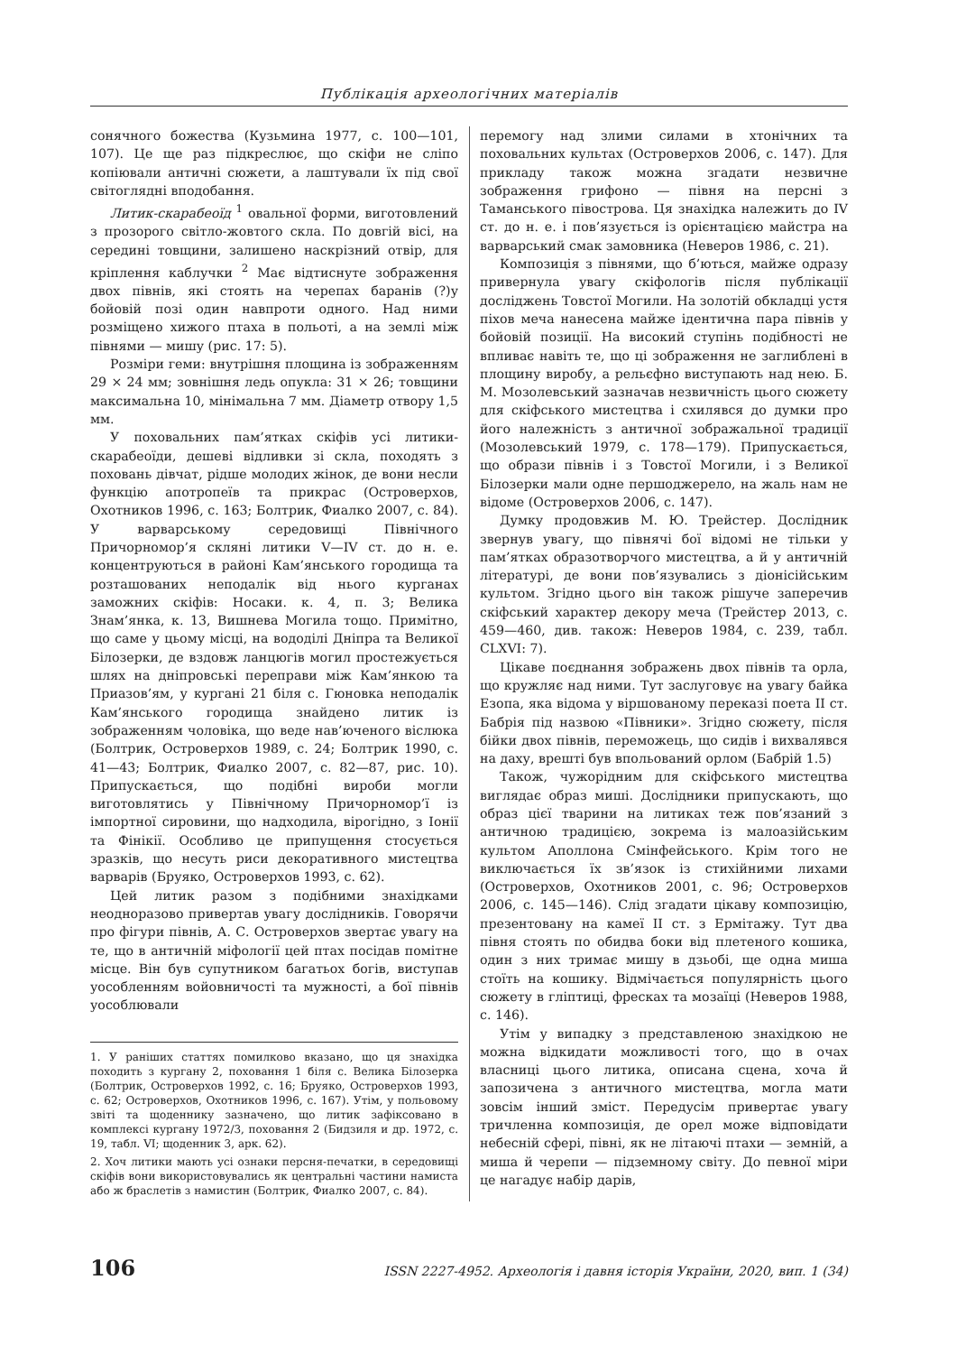Публікація археологічних матеріалів
сонячного божества (Кузьмина 1977, с. 100—101, 107). Це ще раз підкреслює, що скіфи не сліпо копіювали античні сюжети, а лаштували їх під свої світоглядні вподобання.
Литик-скарабеоїд <sup>1</sup> овальної форми, виготовлений з прозорого світло-жовтого скла. По довгій вісі, на середині товщини, залишено наскрізний отвір, для кріплення каблучки <sup>2</sup> Має відтиснуте зображення двох півнів, які стоять на черепах баранів (?)у бойовій позі один навпроти одного. Над ними розміщено хижого птаха в польоті, а на землі між півнями — мишу (рис. 17: 5).
Розміри геми: внутрішня площина із зображенням 29 × 24 мм; зовнішня ледь опукла: 31 × 26; товщини максимальна 10, мінімальна 7 мм. Діаметр отвору 1,5 мм.
У поховальних пам’ятках скіфів усі литики-скарабеоїди, дешеві відливки зі скла, походять з поховань дівчат, рідше молодих жінок, де вони несли функцію апотропеїв та прикрас (Островерхов, Охотников 1996, с. 163; Болтрик, Фиалко 2007, с. 84). У варварському середовищі Північного Причорномор’я скляні литики V—IV ст. до н. е. концентруються в районі Кам’янського городища та розташованих неподалік від нього курганах заможних скіфів: Носаки. к. 4, п. 3; Велика Знам’янка, к. 13, Вишнева Могила тощо. Примітно, що саме у цьому місці, на вододілі Дніпра та Великої Білозерки, де вздовж ланцюгів могил простежується шлях на дніпровські переправи між Кам’янкою та Приазов’ям, у кургані 21 біля с. Гюновка неподалік Кам’янського городища знайдено литик із зображенням чоловіка, що веде нав’юченого віслюка (Болтрик, Островерхов 1989, с. 24; Болтрик 1990, с. 41—43; Болтрик, Фиалко 2007, с. 82—87, рис. 10). Припускається, що подібні вироби могли виготовлятись у Північному Причорномор’ї із імпортної сировини, що надходила, вірогідно, з Іонії та Фінікії. Особливо це припущення стосується зразків, що несуть риси декоративного мистецтва варварів (Бруяко, Островерхов 1993, с. 62).
Цей литик разом з подібними знахідками неодноразово привертав увагу дослідників. Говорячи про фігури півнів, А. С. Островерхов звертає увагу на те, що в античній міфології цей птах посідав помітне місце. Він був супутником багатьох богів, виступав уособленням войовничості та мужності, а бої півнів уособлювали
1. У раніших статтях помилково вказано, що ця знахідка походить з кургану 2, поховання 1 біля с. Велика Білозерка (Болтрик, Островерхов 1992, с. 16; Бруяко, Островерхов 1993, с. 62; Островерхов, Охотников 1996, с. 167). Утім, у польовому звіті та щоденнику зазначено, що литик зафіксовано в комплексі кургану 1972/3, поховання 2 (Бидзиля и др. 1972, с. 19, табл. VI; щоденник 3, арк. 62).
2. Хоч литики мають усі ознаки персня-печатки, в середовищі скіфів вони використовувались як центральні частини намиста або ж браслетів з намистин (Болтрик, Фиалко 2007, с. 84).
перемогу над злими силами в хтонічних та поховальних культах (Островерхов 2006, с. 147). Для прикладу також можна згадати незвичне зображення грифоно — півня на персні з Таманського півострова. Ця знахідка належить до IV ст. до н. е. і пов’язується із орієнтацією майстра на варварський смак замовника (Неверов 1986, с. 21).
Композиція з півнями, що б’ються, майже одразу привернула увагу скіфологів після публікації досліджень Товстої Могили. На золотій обкладці устя піхов меча нанесена майже ідентична пара півнів у бойовій позиції. На високий ступінь подібності не впливає навіть те, що ці зображення не заглиблені в площину виробу, а рельєфно виступають над нею. Б. М. Мозолевський зазначав незвичність цього сюжету для скіфського мистецтва і схилявся до думки про його належність з античної зображальної традиції (Мозолевський 1979, с. 178—179). Припускається, що образи півнів і з Товстої Могили, і з Великої Білозерки мали одне першоджерело, на жаль нам не відоме (Островерхов 2006, с. 147).
Думку продовжив М. Ю. Трейстер. Дослідник звернув увагу, що півнячі бої відомі не тільки у пам’ятках образотворчого мистецтва, а й у античній літературі, де вони пов’язувались з діонісійським культом. Згідно цього він також рішуче заперечив скіфський характер декору меча (Трейстер 2013, с. 459—460, див. також: Неверов 1984, с. 239, табл. CLXVI: 7).
Цікаве поєднання зображень двох півнів та орла, що кружляє над ними. Тут заслуговує на увагу байка Езопа, яка відома у віршованому переказі поета II ст. Бабрія під назвою «Півники». Згідно сюжету, після бійки двох півнів, переможець, що сидів і вихвалявся на даху, врешті був впольований орлом (Бабрій 1.5)
Також, чужорідним для скіфського мистецтва виглядає образ миші. Дослідники припускають, що образ цієї тварини на литиках теж пов’язаний з античною традицією, зокрема із малоазійським культом Аполлона Смінфейського. Крім того не виключається їх зв’язок із стихійними лихами (Островерхов, Охотников 2001, с. 96; Островерхов 2006, с. 145—146). Слід згадати цікаву композицію, презентовану на камеї II ст. з Ермітажу. Тут два півня стоять по обидва боки від плетеного кошика, один з них тримає мишу в дзьобі, ще одна миша стоїть на кошику. Відмічається популярність цього сюжету в гліптиці, фресках та мозаїці (Неверов 1988, с. 146).
Утім у випадку з представленою знахідкою не можна відкидати можливості того, що в очах власниці цього литика, описана сцена, хоча й запозичена з античного мистецтва, могла мати зовсім інший зміст. Передусім привертає увагу тричленна композиція, де орел може відповідати небесній сфері, півні, як не літаючі птахи — земній, а миша й черепи — підземному світу. До певної міри це нагадує набір дарів,
106 ISSN 2227-4952. Археологія і давня історія України, 2020, вип. 1 (34)